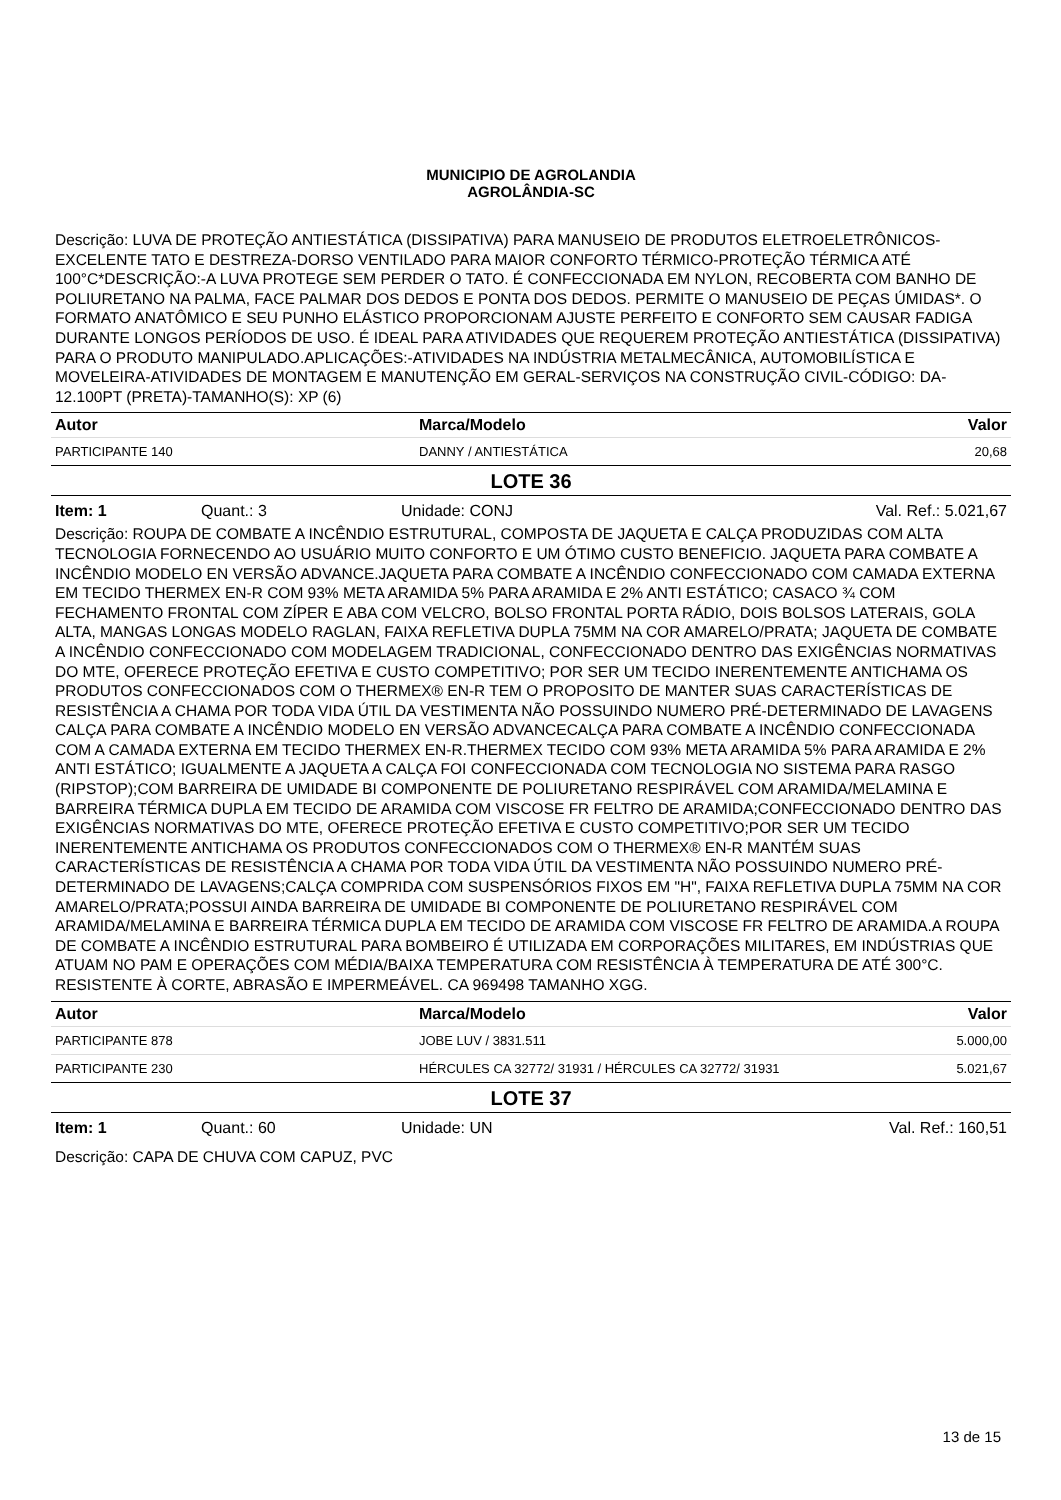MUNICIPIO DE AGROLANDIA
AGROLÂNDIA-SC
Descrição: LUVA DE PROTEÇÃO ANTIESTÁTICA (DISSIPATIVA) PARA MANUSEIO DE PRODUTOS ELETROELETRÔNICOS-EXCELENTE TATO E DESTREZA-DORSO VENTILADO PARA MAIOR CONFORTO TÉRMICO-PROTEÇÃO TÉRMICA ATÉ 100°C*DESCRIÇÃO:-A LUVA PROTEGE SEM PERDER O TATO. É CONFECCIONADA EM NYLON, RECOBERTA COM BANHO DE POLIURETANO NA PALMA, FACE PALMAR DOS DEDOS E PONTA DOS DEDOS. PERMITE O MANUSEIO DE PEÇAS ÚMIDAS*. O FORMATO ANATÔMICO E SEU PUNHO ELÁSTICO PROPORCIONAM AJUSTE PERFEITO E CONFORTO SEM CAUSAR FADIGA DURANTE LONGOS PERÍODOS DE USO. É IDEAL PARA ATIVIDADES QUE REQUEREM PROTEÇÃO ANTIESTÁTICA (DISSIPATIVA) PARA O PRODUTO MANIPULADO.APLICAÇÕES:-ATIVIDADES NA INDÚSTRIA METALMECÂNICA, AUTOMOBILÍSTICA E MOVELEIRA-ATIVIDADES DE MONTAGEM E MANUTENÇÃO EM GERAL-SERVIÇOS NA CONSTRUÇÃO CIVIL-CÓDIGO: DA-12.100PT (PRETA)-TAMANHO(S): XP (6)
| Autor | Marca/Modelo | Valor |
| --- | --- | --- |
| PARTICIPANTE 140 | DANNY / ANTIESTÁTICA | 20,68 |
LOTE 36
Item: 1 Quant.: 3 Unidade: CONJ Val. Ref.: 5.021,67
Descrição: ROUPA DE COMBATE A INCÊNDIO ESTRUTURAL, COMPOSTA DE JAQUETA E CALÇA PRODUZIDAS COM ALTA TECNOLOGIA FORNECENDO AO USUÁRIO MUITO CONFORTO E UM ÓTIMO CUSTO BENEFICIO. JAQUETA PARA COMBATE A INCÊNDIO MODELO EN VERSÃO ADVANCE.JAQUETA PARA COMBATE A INCÊNDIO CONFECCIONADO COM CAMADA EXTERNA EM TECIDO THERMEX EN-R COM 93% META ARAMIDA 5% PARA ARAMIDA E 2% ANTI ESTÁTICO; CASACO ¾ COM FECHAMENTO FRONTAL COM ZÍPER E ABA COM VELCRO, BOLSO FRONTAL PORTA RÁDIO, DOIS BOLSOS LATERAIS, GOLA ALTA, MANGAS LONGAS MODELO RAGLAN, FAIXA REFLETIVA DUPLA 75MM NA COR AMARELO/PRATA; JAQUETA DE COMBATE A INCÊNDIO CONFECCIONADO COM MODELAGEM TRADICIONAL, CONFECCIONADO DENTRO DAS EXIGÊNCIAS NORMATIVAS DO MTE, OFERECE PROTEÇÃO EFETIVA E CUSTO COMPETITIVO; POR SER UM TECIDO INERENTEMENTE ANTICHAMA OS PRODUTOS CONFECCIONADOS COM O THERMEX® EN-R TEM O PROPOSITO DE MANTER SUAS CARACTERÍSTICAS DE RESISTÊNCIA A CHAMA POR TODA VIDA ÚTIL DA VESTIMENTA NÃO POSSUINDO NUMERO PRÉ-DETERMINADO DE LAVAGENS CALÇA PARA COMBATE A INCÊNDIO MODELO EN VERSÃO ADVANCECALÇA PARA COMBATE A INCÊNDIO CONFECCIONADA COM A CAMADA EXTERNA EM TECIDO THERMEX EN-R.THERMEX TECIDO COM 93% META ARAMIDA 5% PARA ARAMIDA E 2% ANTI ESTÁTICO; IGUALMENTE A JAQUETA A CALÇA FOI CONFECCIONADA COM TECNOLOGIA NO SISTEMA PARA RASGO (RIPSTOP);COM BARREIRA DE UMIDADE BI COMPONENTE DE POLIURETANO RESPIRÁVEL COM ARAMIDA/MELAMINA E BARREIRA TÉRMICA DUPLA EM TECIDO DE ARAMIDA COM VISCOSE FR FELTRO DE ARAMIDA;CONFECCIONADO DENTRO DAS EXIGÊNCIAS NORMATIVAS DO MTE, OFERECE PROTEÇÃO EFETIVA E CUSTO COMPETITIVO;POR SER UM TECIDO INERENTEMENTE ANTICHAMA OS PRODUTOS CONFECCIONADOS COM O THERMEX® EN-R MANTÉM SUAS CARACTERÍSTICAS DE RESISTÊNCIA A CHAMA POR TODA VIDA ÚTIL DA VESTIMENTA NÃO POSSUINDO NUMERO PRÉ-DETERMINADO DE LAVAGENS;CALÇA COMPRIDA COM SUSPENSÓRIOS FIXOS EM "H", FAIXA REFLETIVA DUPLA 75MM NA COR AMARELO/PRATA;POSSUI AINDA BARREIRA DE UMIDADE BI COMPONENTE DE POLIURETANO RESPIRÁVEL COM ARAMIDA/MELAMINA E BARREIRA TÉRMICA DUPLA EM TECIDO DE ARAMIDA COM VISCOSE FR FELTRO DE ARAMIDA.A ROUPA DE COMBATE A INCÊNDIO ESTRUTURAL PARA BOMBEIRO É UTILIZADA EM CORPORAÇÕES MILITARES, EM INDÚSTRIAS QUE ATUAM NO PAM E OPERAÇÕES COM MÉDIA/BAIXA TEMPERATURA COM RESISTÊNCIA À TEMPERATURA DE ATÉ 300°C. RESISTENTE À CORTE, ABRASÃO E IMPERMEÁVEL. CA 969498 TAMANHO XGG.
| Autor | Marca/Modelo | Valor |
| --- | --- | --- |
| PARTICIPANTE 878 | JOBE LUV / 3831.511 | 5.000,00 |
| PARTICIPANTE 230 | HÉRCULES CA 32772/ 31931 / HÉRCULES CA 32772/ 31931 | 5.021,67 |
LOTE 37
Item: 1 Quant.: 60 Unidade: UN Val. Ref.: 160,51
Descrição: CAPA DE CHUVA COM CAPUZ, PVC
13 de 15